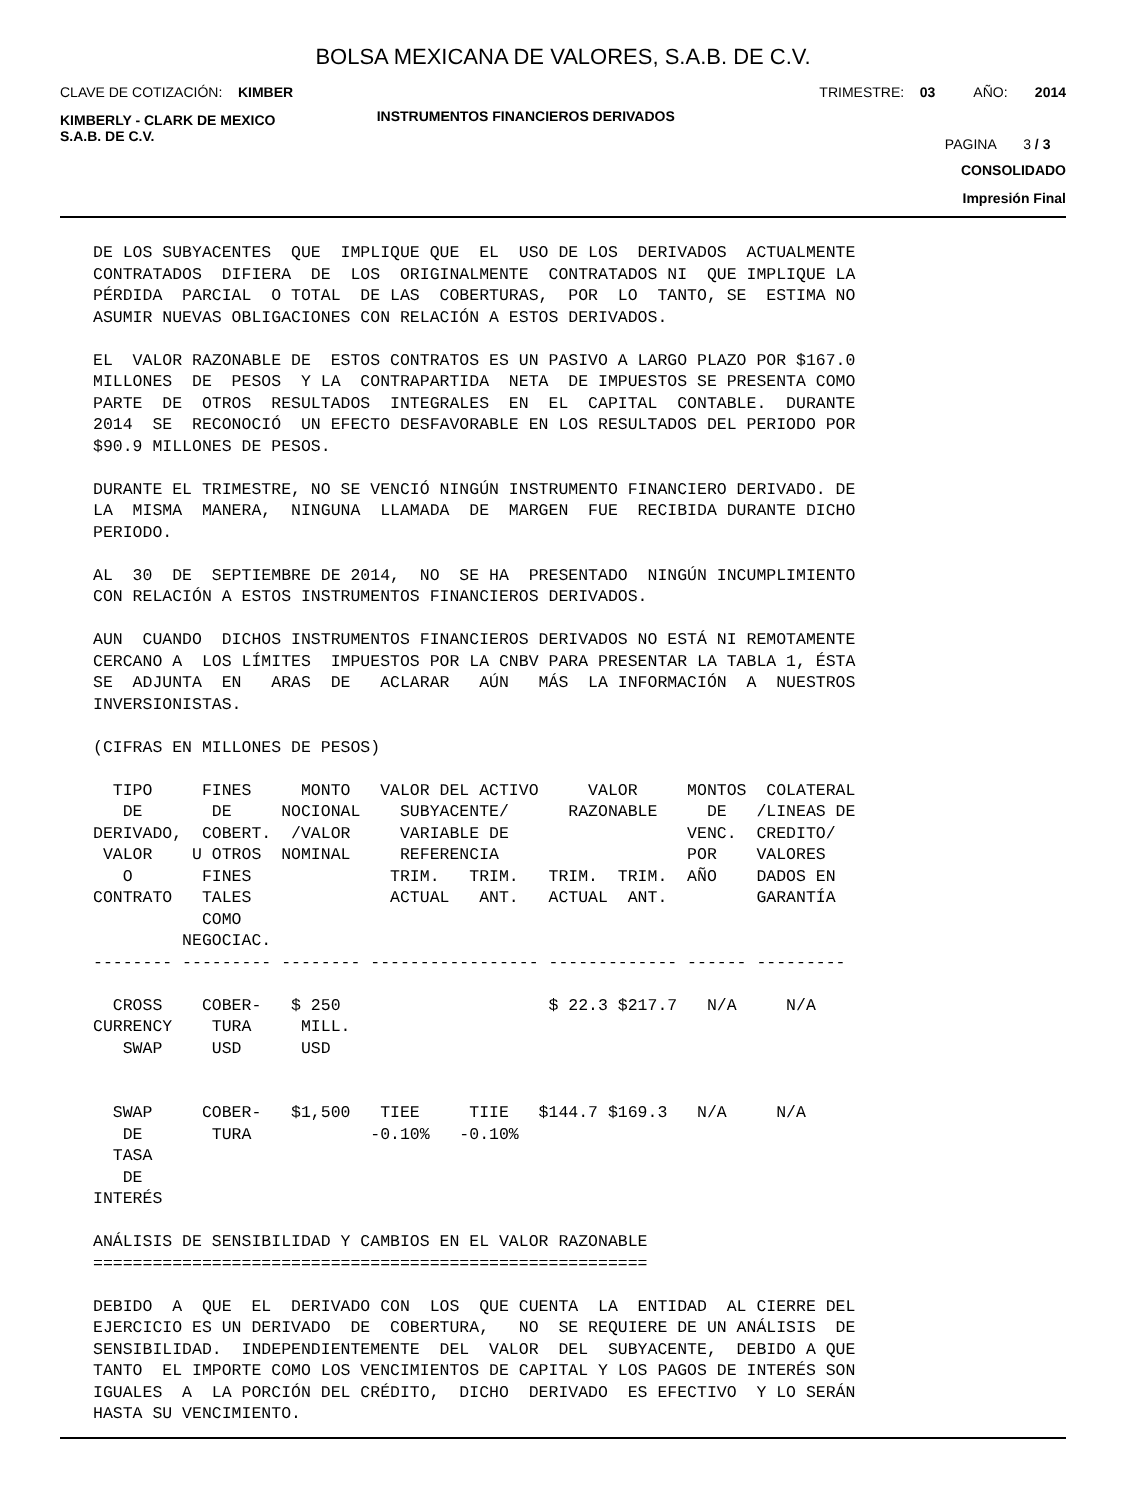BOLSA MEXICANA DE VALORES, S.A.B. DE C.V.
CLAVE DE COTIZACIÓN: KIMBER TRIMESTRE: 03 AÑO: 2014
KIMBERLY - CLARK DE MEXICO
S.A.B. DE C.V. INSTRUMENTOS FINANCIEROS DERIVADOS
PAGINA 3 / 3
CONSOLIDADO
Impresión Final
DE LOS SUBYACENTES QUE IMPLIQUE QUE EL USO DE LOS DERIVADOS ACTUALMENTE CONTRATADOS DIFIERA DE LOS ORIGINALMENTE CONTRATADOS NI QUE IMPLIQUE LA PÉRDIDA PARCIAL O TOTAL DE LAS COBERTURAS, POR LO TANTO, SE ESTIMA NO ASUMIR NUEVAS OBLIGACIONES CON RELACIÓN A ESTOS DERIVADOS. EL VALOR RAZONABLE DE ESTOS CONTRATOS ES UN PASIVO A LARGO PLAZO POR $167.0 MILLONES DE PESOS Y LA CONTRAPARTIDA NETA DE IMPUESTOS SE PRESENTA COMO PARTE DE OTROS RESULTADOS INTEGRALES EN EL CAPITAL CONTABLE. DURANTE 2014 SE RECONOCIÓ UN EFECTO DESFAVORABLE EN LOS RESULTADOS DEL PERIODO POR $90.9 MILLONES DE PESOS. DURANTE EL TRIMESTRE, NO SE VENCIÓ NINGÚN INSTRUMENTO FINANCIERO DERIVADO. DE LA MISMA MANERA, NINGUNA LLAMADA DE MARGEN FUE RECIBIDA DURANTE DICHO PERIODO. AL 30 DE SEPTIEMBRE DE 2014, NO SE HA PRESENTADO NINGÚN INCUMPLIMIENTO CON RELACIÓN A ESTOS INSTRUMENTOS FINANCIEROS DERIVADOS. AUN CUANDO DICHOS INSTRUMENTOS FINANCIEROS DERIVADOS NO ESTÁ NI REMOTAMENTE CERCANO A LOS LÍMITES IMPUESTOS POR LA CNBV PARA PRESENTAR LA TABLA 1, ÉSTA SE ADJUNTA EN ARAS DE ACLARAR AÚN MÁS LA INFORMACIÓN A NUESTROS INVERSIONISTAS. (CIFRAS EN MILLONES DE PESOS) TIPO FINES MONTO VALOR DEL ACTIVO VALOR MONTOS COLATERAL DE DE NOCIONAL SUBYACENTE/ RAZONABLE DE /LINEAS DE DERIVADO, COBERT. /VALOR VARIABLE DE VENC. CREDITO/ VALOR U OTROS NOMINAL REFERENCIA POR VALORES O FINES TRIM. TRIM. TRIM. TRIM. AÑO DADOS EN CONTRATO TALES ACTUAL ANT. ACTUAL ANT. GARANTÍA COMO NEGOCIAC. -------- --------- -------- ----------------- ------------- ------ --------- CROSS COBER- $ 250 $ 22.3 $217.7 N/A N/A CURRENCY TURA MILL. SWAP USD USD SWAP COBER- $1,500 TIEE TIIE $144.7 $169.3 N/A N/A DE TURA -0.10% -0.10% TASA DE INTERÉS ANÁLISIS DE SENSIBILIDAD Y CAMBIOS EN EL VALOR RAZONABLE ======================================================== DEBIDO A QUE EL DERIVADO CON LOS QUE CUENTA LA ENTIDAD AL CIERRE DEL EJERCICIO ES UN DERIVADO DE COBERTURA, NO SE REQUIERE DE UN ANÁLISIS DE SENSIBILIDAD. INDEPENDIENTEMENTE DEL VALOR DEL SUBYACENTE, DEBIDO A QUE TANTO EL IMPORTE COMO LOS VENCIMIENTOS DE CAPITAL Y LOS PAGOS DE INTERÉS SON IGUALES A LA PORCIÓN DEL CRÉDITO, DICHO DERIVADO ES EFECTIVO Y LO SERÁN HASTA SU VENCIMIENTO.